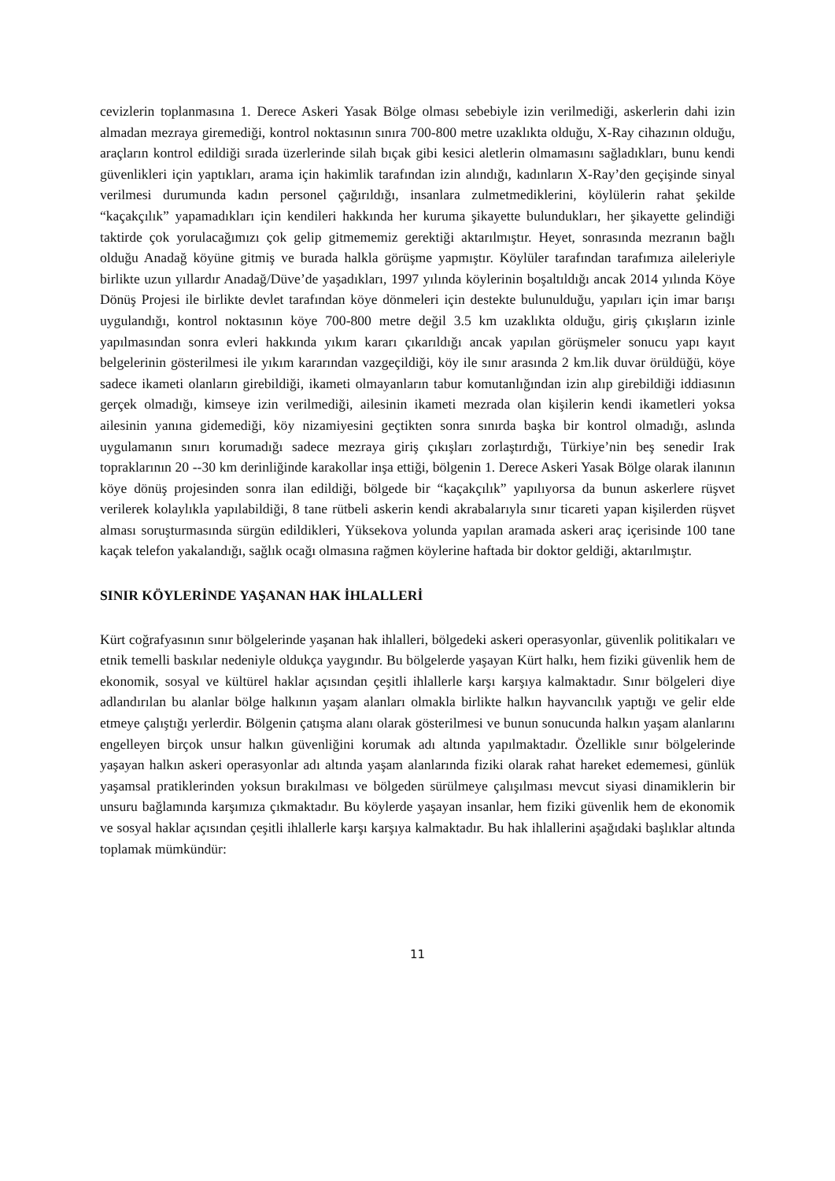cevizlerin toplanmasına 1. Derece Askeri Yasak Bölge olması sebebiyle izin verilmediği, askerlerin dahi izin almadan mezraya giremediği, kontrol noktasının sınıra 700-800 metre uzaklıkta olduğu, X-Ray cihazının olduğu, araçların kontrol edildiği sırada üzerlerinde silah bıçak gibi kesici aletlerin olmamasını sağladıkları, bunu kendi güvenlikleri için yaptıkları, arama için hakimlik tarafından izin alındığı, kadınların X-Ray’den geçişinde sinyal verilmesi durumunda kadın personel çağırıldığı, insanlara zulmetmediklerini, köylülerin rahat şekilde “kaçakçılık” yapamadıkları için kendileri hakkında her kuruma şikayette bulundukları, her şikayette gelindiği taktirde çok yorulacağımızı çok gelip gitmememiz gerektiği aktarılmıştır. Heyet, sonrasında mezranın bağlı olduğu Anadağ köyüne gitmiş ve burada halkla görüşme yapmıştır. Köylüler tarafından tarafımıza aileleriyle birlikte uzun yıllardır Anadağ/Düve’de yaşadıkları, 1997 yılında köylerinin boşaltıldığı ancak 2014 yılında Köye Dönüş Projesi ile birlikte devlet tarafından köye dönmeleri için destekte bulunulduğu, yapıları için imar barışı uygulandığı, kontrol noktasının köye 700-800 metre değil 3.5 km uzaklıkta olduğu, giriş çıkışların izinle yapılmasından sonra evleri hakkında yıkım kararı çıkarıldığı ancak yapılan görüşmeler sonucu yapı kayıt belgelerinin gösterilmesi ile yıkım kararından vazgeçildiği, köy ile sınır arasında 2 km.lik duvar örüldüğü, köye sadece ikameti olanların girebildiği, ikameti olmayanların tabur komutanlığından izin alıp girebildiği iddiasının gerçek olmadığı, kimseye izin verilmediği, ailesinin ikameti mezrada olan kişilerin kendi ikametleri yoksa ailesinin yanına gidemediği, köy nizamiyesini geçtikten sonra sınırda başka bir kontrol olmadığı, aslında uygulamanın sınırı korumadığı sadece mezraya giriş çıkışları zorlaştırdığı, Türkiye’nin beş senedir Irak topraklarının 20 --30 km derinliğinde karakollar inşa ettiği, bölgenin 1. Derece Askeri Yasak Bölge olarak ilanının köye dönüş projesinden sonra ilan edildiği, bölgede bir “kaçakçılık” yapılıyorsa da bunun askerlere rüşvet verilerek kolaylıkla yapılabildiği, 8 tane rütbeli askerin kendi akrabalarıyla sınır ticareti yapan kişilerden rüşvet alması soruşturmasında sürgün edildikleri, Yüksekova yolunda yapılan aramada askeri araç içerisinde 100 tane kaçak telefon yakalandığı, sağlık ocağı olmasına rağmen köylerine haftada bir doktor geldiği, aktarılmıştır.
SINIR KÖYLERİNDE YAŞANAN HAK İHLALLERİ
Kürt coğrafyasının sınır bölgelerinde yaşanan hak ihlalleri, bölgedeki askeri operasyonlar, güvenlik politikaları ve etnik temelli baskılar nedeniyle oldukça yaygındır. Bu bölgelerde yaşayan Kürt halkı, hem fiziki güvenlik hem de ekonomik, sosyal ve kültürel haklar açısından çeşitli ihlallerle karşı karşıya kalmaktadır. Sınır bölgeleri diye adlandırılan bu alanlar bölge halkının yaşam alanları olmakla birlikte halkın hayvancılık yaptığı ve gelir elde etmeye çalıştığı yerlerdir. Bölgenin çatışma alanı olarak gösterilmesi ve bunun sonucunda halkın yaşam alanlarını engelleyen birçok unsur halkın güvenliğini korumak adı altında yapılmaktadır. Özellikle sınır bölgelerinde yaşayan halkın askeri operasyonlar adı altında yaşam alanlarında fiziki olarak rahat hareket edememesi, günlük yaşamsal pratiklerinden yoksun bırakılması ve bölgeden sürülmeye çalışılması mevcut siyasi dinamiklerin bir unsuru bağlamında karşımıza çıkmaktadır. Bu köylerde yaşayan insanlar, hem fiziki güvenlik hem de ekonomik ve sosyal haklar açısından çeşitli ihlallerle karşı karşıya kalmaktadır. Bu hak ihlallerini aşağıdaki başlıklar altında toplamak mümkündür:
11